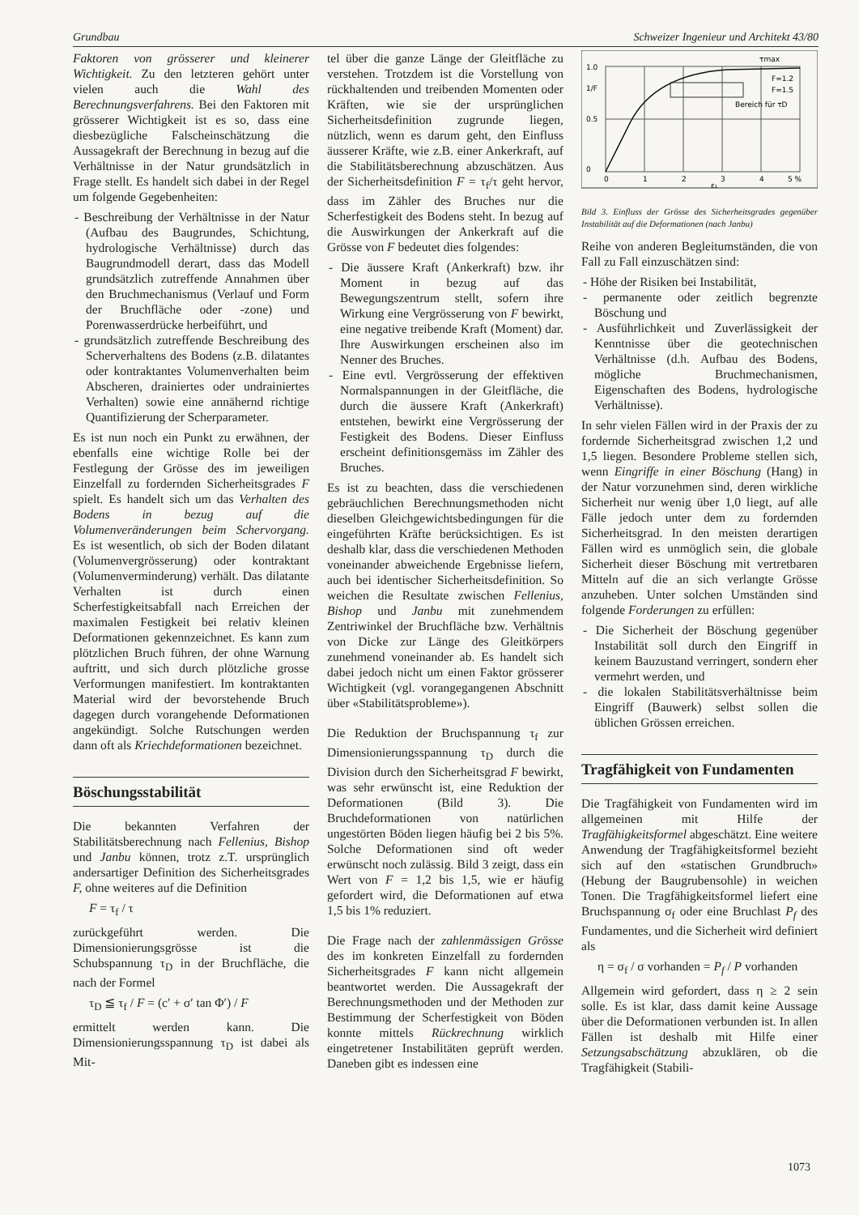Grundbau Schweizer Ingenieur und Architekt 43/80
Faktoren von grösserer und kleinerer Wichtigkeit. Zu den letzteren gehört unter vielen auch die Wahl des Berechnungsverfahrens. Bei den Faktoren mit grösserer Wichtigkeit ist es so, dass eine diesbezügliche Falscheinschätzung die Aussagekraft der Berechnung in bezug auf die Verhältnisse in der Natur grundsätzlich in Frage stellt. Es handelt sich dabei in der Regel um folgende Gegebenheiten:
- Beschreibung der Verhältnisse in der Natur (Aufbau des Baugrundes, Schichtung, hydrologische Verhältnisse) durch das Baugrundmodell derart, dass das Modell grundsätzlich zutreffende Annahmen über den Bruchmechanismus (Verlauf und Form der Bruchfläche oder -zone) und Porenwasserdrücke herbeiführt, und
- grundsätzlich zutreffende Beschreibung des Scherverhaltens des Bodens (z.B. dilatantes oder kontraktantes Volumenverhalten beim Abscheren, drainiertes oder undrainiertes Verhalten) sowie eine annähernd richtige Quantifizierung der Scherparameter.
Es ist nun noch ein Punkt zu erwähnen, der ebenfalls eine wichtige Rolle bei der Festlegung der Grösse des im jeweiligen Einzelfall zu fordernden Sicherheitsgrades F spielt. Es handelt sich um das Verhalten des Bodens in bezug auf die Volumenveränderungen beim Schervorgang. Es ist wesentlich, ob sich der Boden dilatant (Volumenvergrösserung) oder kontraktant (Volumenverminderung) verhält. Das dilatante Verhalten ist durch einen Scherfestigkeitsabfall nach Erreichen der maximalen Festigkeit bei relativ kleinen Deformationen gekennzeichnet. Es kann zum plötzlichen Bruch führen, der ohne Warnung auftritt, und sich durch plötzliche grosse Verformungen manifestiert. Im kontraktanten Material wird der bevorstehende Bruch dagegen durch vorangehende Deformationen angekündigt. Solche Rutschungen werden dann oft als Kriechdeformationen bezeichnet.
Böschungsstabilität
Die bekannten Verfahren der Stabilitätsberechnung nach Fellenius, Bishop und Janbu können, trotz z.T. ursprünglich andersartiger Definition des Sicherheitsgrades F, ohne weiteres auf die Definition
F = τ<sub>f</sub> / τ
zurückgeführt werden. Die Dimensionierungsgrösse ist die Schubspannung τ<sub>D</sub> in der Bruchfläche, die nach der Formel
τ<sub>D</sub> ≦ τ<sub>f</sub> / F = (c′ + σ′ tan Φ′) / F
ermittelt werden kann. Die Dimensionierungsspannung τ<sub>D</sub> ist dabei als Mit-
tel über die ganze Länge der Gleitfläche zu verstehen. Trotzdem ist die Vorstellung von rückhaltenden und treibenden Momenten oder Kräften, wie sie der ursprünglichen Sicherheitsdefinition zugrunde liegen, nützlich, wenn es darum geht, den Einfluss äusserer Kräfte, wie z.B. einer Ankerkraft, auf die Stabilitätsberechnung abzuschätzen. Aus der Sicherheitsdefinition F = τ<sub>f</sub>/τ geht hervor, dass im Zähler des Bruches nur die Scherfestigkeit des Bodens steht. In bezug auf die Auswirkungen der Ankerkraft auf die Grösse von F bedeutet dies folgendes:
- Die äussere Kraft (Ankerkraft) bzw. ihr Moment in bezug auf das Bewegungszentrum stellt, sofern ihre Wirkung eine Vergrösserung von F bewirkt, eine negative treibende Kraft (Moment) dar. Ihre Auswirkungen erscheinen also im Nenner des Bruches.
- Eine evtl. Vergrösserung der effektiven Normalspannungen in der Gleitfläche, die durch die äussere Kraft (Ankerkraft) entstehen, bewirkt eine Vergrösserung der Festigkeit des Bodens. Dieser Einfluss erscheint definitionsgemäss im Zähler des Bruches.
Es ist zu beachten, dass die verschiedenen gebräuchlichen Berechnungsmethoden nicht dieselben Gleichgewichtsbedingungen für die eingeführten Kräfte berücksichtigen. Es ist deshalb klar, dass die verschiedenen Methoden voneinander abweichende Ergebnisse liefern, auch bei identischer Sicherheitsdefinition. So weichen die Resultate zwischen Fellenius, Bishop und Janbu mit zunehmendem Zentriwinkel der Bruchfläche bzw. Verhältnis von Dicke zur Länge des Gleitkörpers zunehmend voneinander ab. Es handelt sich dabei jedoch nicht um einen Faktor grösserer Wichtigkeit (vgl. vorangegangenen Abschnitt über «Stabilitätsprobleme»).
Die Reduktion der Bruchspannung τ<sub>f</sub> zur Dimensionierungsspannung τ<sub>D</sub> durch die Division durch den Sicherheitsgrad F bewirkt, was sehr erwünscht ist, eine Reduktion der Deformationen (Bild 3). Die Bruchdeformationen von natürlichen ungestörten Böden liegen häufig bei 2 bis 5%. Solche Deformationen sind oft weder erwünscht noch zulässig. Bild 3 zeigt, dass ein Wert von F = 1,2 bis 1,5, wie er häufig gefordert wird, die Deformationen auf etwa 1,5 bis 1% reduziert.
Die Frage nach der zahlenmässigen Grösse des im konkreten Einzelfall zu fordernden Sicherheitsgrades F kann nicht allgemein beantwortet werden. Die Aussagekraft der Berechnungsmethoden und der Methoden zur Bestimmung der Scherfestigkeit von Böden konnte mittels Rückrechnung wirklich eingetretener Instabilitäten geprüft werden. Daneben gibt es indessen eine
1.0
1/F
0.5
0
0
1
2
3
4
5 %
ε₁
τmax
F=1.2
F=1.5
Bereich für τD
Bild 3. Einfluss der Grösse des Sicherheitsgrades gegenüber Instabilität auf die Deformationen (nach Janbu)
Reihe von anderen Begleitumständen, die von Fall zu Fall einzuschätzen sind:
- Höhe der Risiken bei Instabilität,
- permanente oder zeitlich begrenzte Böschung und
- Ausführlichkeit und Zuverlässigkeit der Kenntnisse über die geotechnischen Verhältnisse (d.h. Aufbau des Bodens, mögliche Bruchmechanismen, Eigenschaften des Bodens, hydrologische Verhältnisse).
In sehr vielen Fällen wird in der Praxis der zu fordernde Sicherheitsgrad zwischen 1,2 und 1,5 liegen. Besondere Probleme stellen sich, wenn Eingriffe in einer Böschung (Hang) in der Natur vorzunehmen sind, deren wirkliche Sicherheit nur wenig über 1,0 liegt, auf alle Fälle jedoch unter dem zu fordernden Sicherheitsgrad. In den meisten derartigen Fällen wird es unmöglich sein, die globale Sicherheit dieser Böschung mit vertretbaren Mitteln auf die an sich verlangte Grösse anzuheben. Unter solchen Umständen sind folgende Forderungen zu erfüllen:
- Die Sicherheit der Böschung gegenüber Instabilität soll durch den Eingriff in keinem Bauzustand verringert, sondern eher vermehrt werden, und
- die lokalen Stabilitätsverhältnisse beim Eingriff (Bauwerk) selbst sollen die üblichen Grössen erreichen.
Tragfähigkeit von Fundamenten
Die Tragfähigkeit von Fundamenten wird im allgemeinen mit Hilfe der Tragfähigkeitsformel abgeschätzt. Eine weitere Anwendung der Tragfähigkeitsformel bezieht sich auf den «statischen Grundbruch» (Hebung der Baugrubensohle) in weichen Tonen. Die Tragfähigkeitsformel liefert eine Bruchspannung σ<sub>f</sub> oder eine Bruchlast P<sub>f</sub> des Fundamentes, und die Sicherheit wird definiert als
η = σ<sub>f</sub> / σ vorhanden = P<sub>f</sub> / P vorhanden
Allgemein wird gefordert, dass η ≥ 2 sein solle. Es ist klar, dass damit keine Aussage über die Deformationen verbunden ist. In allen Fällen ist deshalb mit Hilfe einer Setzungsabschätzung abzuklären, ob die Tragfähigkeit (Stabili-
1073